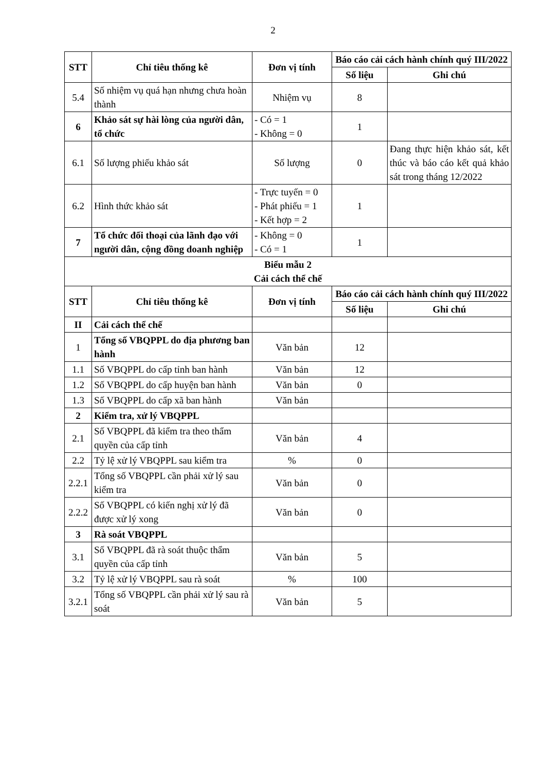2
| STT | Chỉ tiêu thống kê | Đơn vị tính | Báo cáo cải cách hành chính quý III/2022 | |
| --- | --- | --- | --- | --- |
| | | | Số liệu | Ghi chú |
| 5.4 | Số nhiệm vụ quá hạn nhưng chưa hoàn thành | Nhiệm vụ | 8 | |
| 6 | Khảo sát sự hài lòng của người dân, tổ chức | - Có = 1 - Không = 0 | 1 | |
| 6.1 | Số lượng phiếu khảo sát | Số lượng | 0 | Đang thực hiện khảo sát, kết thúc và báo cáo kết quả khảo sát trong tháng 12/2022 |
| 6.2 | Hình thức khảo sát | - Trực tuyến = 0 - Phát phiếu = 1 - Kết hợp = 2 | 1 | |
| 7 | Tổ chức đối thoại của lãnh đạo với người dân, cộng đồng doanh nghiệp | - Không = 0 - Có = 1 | 1 | |
| Biểu mẫu 2 Cải cách thể chế | | | | |
| STT | Chỉ tiêu thống kê | Đơn vị tính | Báo cáo cải cách hành chính quý III/2022 | |
| | | | Số liệu | Ghi chú |
| II | Cải cách thể chế | | | |
| 1 | Tổng số VBQPPL do địa phương ban hành | Văn bản | 12 | |
| 1.1 | Số VBQPPL do cấp tỉnh ban hành | Văn bản | 12 | |
| 1.2 | Số VBQPPL do cấp huyện ban hành | Văn bản | 0 | |
| 1.3 | Số VBQPPL do cấp xã ban hành | Văn bản | | |
| 2 | Kiểm tra, xử lý VBQPPL | | | |
| 2.1 | Số VBQPPL đã kiểm tra theo thẩm quyền của cấp tỉnh | Văn bản | 4 | |
| 2.2 | Tỷ lệ xử lý VBQPPL sau kiểm tra | % | 0 | |
| 2.2.1 | Tổng số VBQPPL cần phải xử lý sau kiểm tra | Văn bản | 0 | |
| 2.2.2 | Số VBQPPL có kiến nghị xử lý đã được xử lý xong | Văn bản | 0 | |
| 3 | Rà soát VBQPPL | | | |
| 3.1 | Số VBQPPL đã rà soát thuộc thẩm quyền của cấp tỉnh | Văn bản | 5 | |
| 3.2 | Tỷ lệ xử lý VBQPPL sau rà soát | % | 100 | |
| 3.2.1 | Tổng số VBQPPL cần phải xử lý sau rà soát | Văn bản | 5 | |